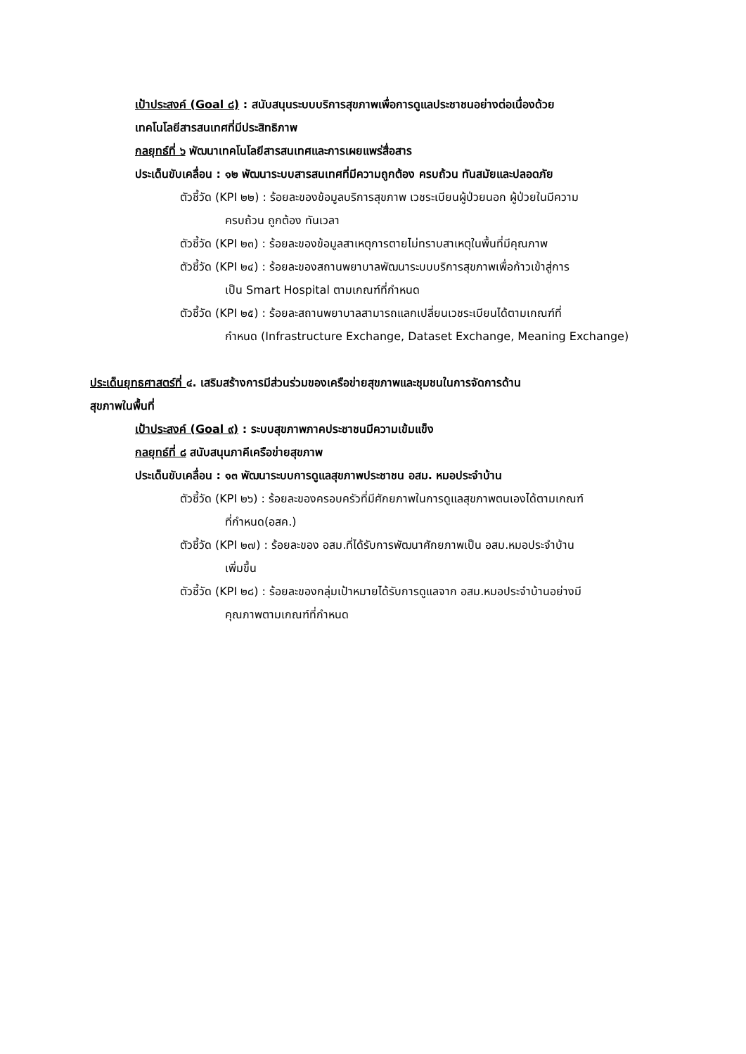เป้าประสงค์ (Goal ๘) : สนับสนุนระบบบริการสุขภาพเพื่อการดูแลประชาชนอย่างต่อเนื่องด้วย
เทคโนโลยีสารสนเทศที่มีประสิทธิภาพ
กลยุทธ์ที่ ๖ พัฒนาเทคโนโลยีสารสนเทศและการเผยแพร่สื่อสาร
ประเด็นขับเคลื่อน : ๑๒ พัฒนาระบบสารสนเทศที่มีความถูกต้อง ครบถ้วน ทันสมัยและปลอดภัย
ตัวชี้วัด (KPI ๒๒) : ร้อยละของข้อมูลบริการสุขภาพ เวชระเบียนผู้ป่วยนอก ผู้ป่วยในมีความ
ครบถ้วน ถูกต้อง ทันเวลา
ตัวชี้วัด (KPI ๒๓) : ร้อยละของข้อมูลสาเหตุการตายไม่ทราบสาเหตุในพื้นที่มีคุณภาพ
ตัวชี้วัด (KPI ๒๔) : ร้อยละของสถานพยาบาลพัฒนาระบบบริการสุขภาพเพื่อก้าวเข้าสู่การ
เป็น Smart Hospital ตามเกณฑ์ที่กำหนด
ตัวชี้วัด (KPI ๒๕) : ร้อยละสถานพยาบาลสามารถแลกเปลี่ยนเวชระเบียนได้ตามเกณฑ์ที่
กำหนด (Infrastructure Exchange, Dataset Exchange, Meaning Exchange)
ประเด็นยุทธศาสตร์ที่ ๔. เสริมสร้างการมีส่วนร่วมของเครือข่ายสุขภาพและชุมชนในการจัดการด้าน
สุขภาพในพื้นที่
เป้าประสงค์ (Goal ๙) : ระบบสุขภาพภาคประชาชนมีความเข้มแข็ง
กลยุทธ์ที่ ๘ สนับสนุนภาคีเครือข่ายสุขภาพ
ประเด็นขับเคลื่อน : ๑๓ พัฒนาระบบการดูแลสุขภาพประชาชน อสม. หมอประจำบ้าน
ตัวชี้วัด (KPI ๒๖) : ร้อยละของครอบครัวที่มีศักยภาพในการดูแลสุขภาพตนเองได้ตามเกณฑ์
ที่กำหนด(อสค.)
ตัวชี้วัด (KPI ๒๗) : ร้อยละของ อสม.ที่ได้รับการพัฒนาศักยภาพเป็น อสม.หมอประจำบ้าน
เพิ่มขึ้น
ตัวชี้วัด (KPI ๒๘) : ร้อยละของกลุ่มเป้าหมายได้รับการดูแลจาก อสม.หมอประจำบ้านอย่างมี
คุณภาพตามเกณฑ์ที่กำหนด